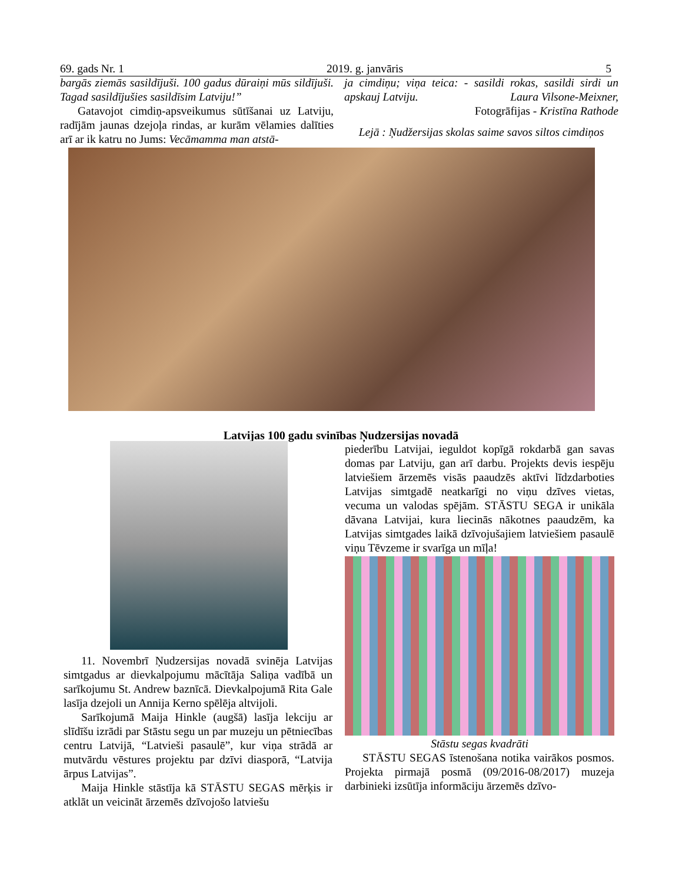69. gads Nr. 1 2019. g. janvāris 5
bargās ziemās sasildījuši. 100 gadus dūraiņi mūs sildījuši. Tagad sasildījušies sasildīsim Latviju!”
Gatavojot cimdiņ-apsveikumus sūtīšanai uz Latviju, radījām jaunas dzejoļa rindas, ar kurām vēlamies dalīties arī ar ik katru no Jums: Vecāmamma man atstā-
ja cimdiņu; viņa teica: - sasildi rokas, sasildi sirdi un apskauj Latviju. Laura Vilsone-Meixner,
Fotogrāfijas - Kristīna Rathode
Lejā : Ņudžersijas skolas saime savos siltos cimdiņos
Latvijas 100 gadu svinības Ņudzersijas novadā
11. Novembrī Ņudzersijas novadā svinēja Latvijas simtgadus ar dievkalpojumu mācītāja Saliņa vadībā un sarīkojumu St. Andrew baznīcā. Dievkalpojumā Rita Gale lasīja dzejoli un Annija Kerno spēlēja altvijoli.
Sarīkojumā Maija Hinkle (augšā) lasīja lekciju ar slīdīšu izrādi par Stāstu segu un par muzeju un pētniecības centru Latvijā, “Latvieši pasaulē”, kur viņa strādā ar mutvārdu vēstures projektu par dzīvi diasporā, “Latvija ārpus Latvijas”.
Maija Hinkle stāstīja kā STĀSTU SEGAS mērķis ir atklāt un veicināt ārzemēs dzīvojošo latviešu
piederību Latvijai, ieguldot kopīgā rokdarbā gan savas domas par Latviju, gan arī darbu. Projekts devis iespēju latviešiem ārzemēs visās paaudzēs aktīvi līdzdarboties Latvijas simtgadē neatkarīgi no viņu dzīves vietas, vecuma un valodas spējām. STĀSTU SEGA ir unikāla dāvana Latvijai, kura liecinās nākotnes paaudzēm, ka Latvijas simtgades laikā dzīvojušajiem latviešiem pasaulē viņu Tēvzeme ir svarīga un mīļa!
Stāstu segas kvadrāti
STĀSTU SEGAS īstenošana notika vairākos posmos. Projekta pirmajā posmā (09/2016-08/2017) muzeja darbinieki izsūtīja informāciju ārzemēs dzīvo-